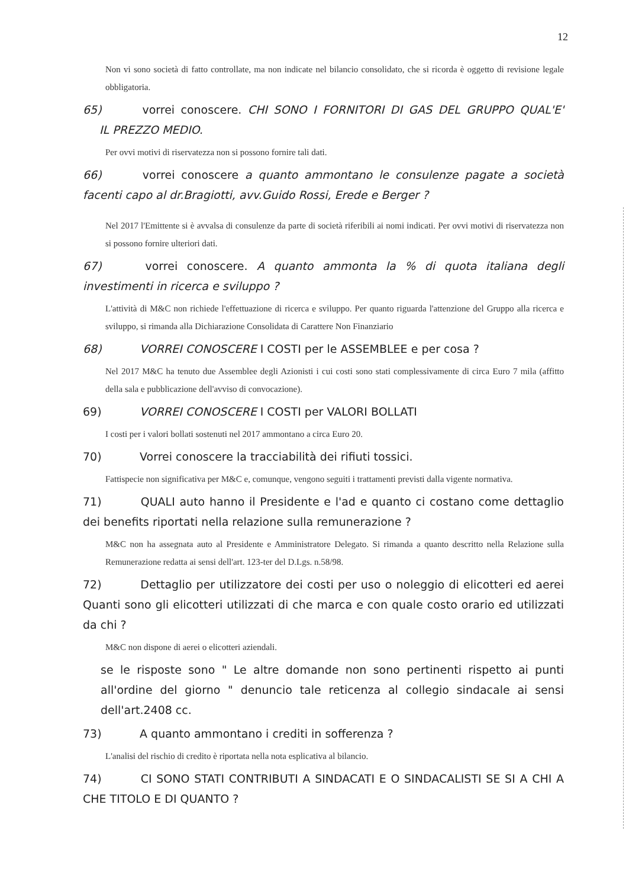12
Non vi sono società di fatto controllate, ma non indicate nel bilancio consolidato, che si ricorda è oggetto di revisione legale obbligatoria.
65) vorrei conoscere. CHI SONO I FORNITORI DI GAS DEL GRUPPO QUAL'E' IL PREZZO MEDIO.
Per ovvi motivi di riservatezza non si possono fornire tali dati.
66) vorrei conoscere a quanto ammontano le consulenze pagate a società facenti capo al dr.Bragiotti, avv.Guido Rossi, Erede e Berger ?
Nel 2017 l'Emittente si è avvalsa di consulenze da parte di società riferibili ai nomi indicati. Per ovvi motivi di riservatezza non si possono fornire ulteriori dati.
67) vorrei conoscere. A quanto ammonta la % di quota italiana degli investimenti in ricerca e sviluppo ?
L'attività di M&C non richiede l'effettuazione di ricerca e sviluppo. Per quanto riguarda l'attenzione del Gruppo alla ricerca e sviluppo, si rimanda alla Dichiarazione Consolidata di Carattere Non Finanziario
68) VORREI CONOSCERE I COSTI per le ASSEMBLEE e per cosa ?
Nel 2017 M&C ha tenuto due Assemblee degli Azionisti i cui costi sono stati complessivamente di circa Euro 7 mila (affitto della sala e pubblicazione dell'avviso di convocazione).
69) VORREI CONOSCERE I COSTI per VALORI BOLLATI
I costi per i valori bollati sostenuti nel 2017 ammontano a circa Euro 20.
70) Vorrei conoscere la tracciabilità dei rifiuti tossici.
Fattispecie non significativa per M&C e, comunque, vengono seguiti i trattamenti previsti dalla vigente normativa.
71) QUALI auto hanno il Presidente e l'ad e quanto ci costano come dettaglio dei benefits riportati nella relazione sulla remunerazione ?
M&C non ha assegnata auto al Presidente e Amministratore Delegato. Si rimanda a quanto descritto nella Relazione sulla Remunerazione redatta ai sensi dell'art. 123-ter del D.Lgs. n.58/98.
72) Dettaglio per utilizzatore dei costi per uso o noleggio di elicotteri ed aerei Quanti sono gli elicotteri utilizzati di che marca e con quale costo orario ed utilizzati da chi ?
M&C non dispone di aerei o elicotteri aziendali.
se le risposte sono " Le altre domande non sono pertinenti rispetto ai punti all'ordine del giorno " denuncio tale reticenza al collegio sindacale ai sensi dell'art.2408 cc.
73) A quanto ammontano i crediti in sofferenza ?
L'analisi del rischio di credito è riportata nella nota esplicativa al bilancio.
74) CI SONO STATI CONTRIBUTI A SINDACATI E O SINDACALISTI SE SI A CHI A CHE TITOLO E DI QUANTO ?